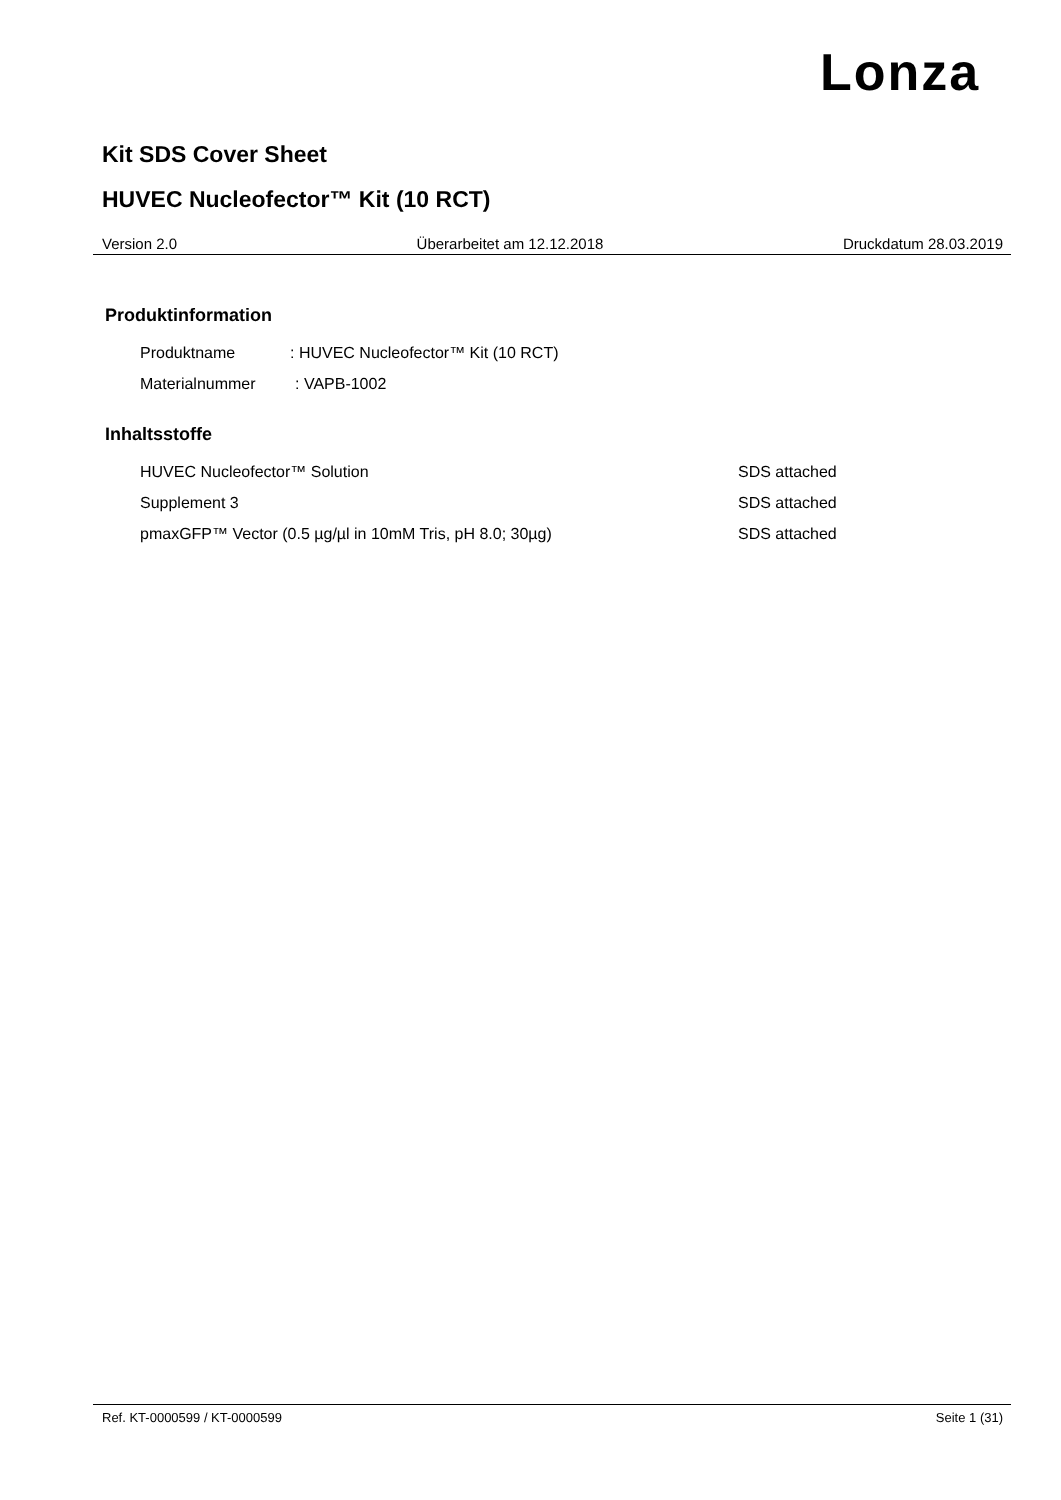Lonza
Kit SDS Cover Sheet
HUVEC Nucleofector™ Kit (10 RCT)
Version 2.0 Überarbeitet am 12.12.2018 Druckdatum 28.03.2019
Produktinformation
Produktname: HUVEC Nucleofector™ Kit (10 RCT)
Materialnummer: VAPB-1002
Inhaltsstoffe
HUVEC Nucleofector™ Solution SDS attached
Supplement 3 SDS attached
pmaxGFP™ Vector (0.5 µg/µl in 10mM Tris, pH 8.0; 30µg) SDS attached
Ref. KT-0000599 / KT-0000599 Seite 1 (31)